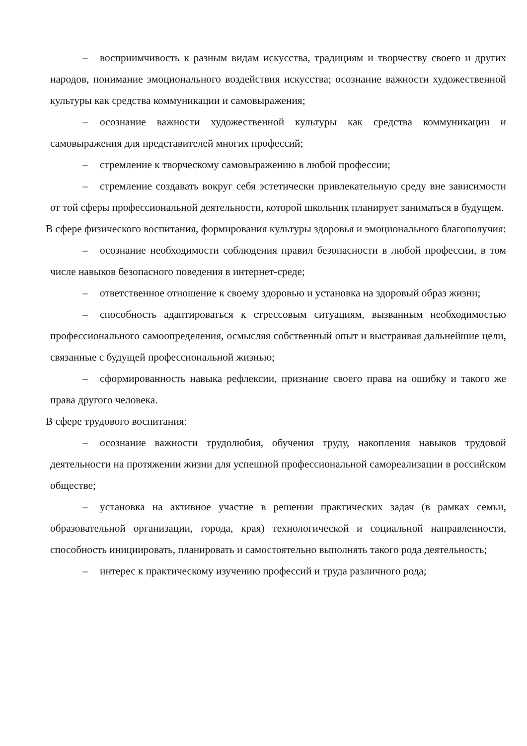– восприимчивость к разным видам искусства, традициям и творчеству своего и других народов, понимание эмоционального воздействия искусства; осознание важности художественной культуры как средства коммуникации и самовыражения;
– осознание важности художественной культуры как средства коммуникации и самовыражения для представителей многих профессий;
– стремление к творческому самовыражению в любой профессии;
– стремление создавать вокруг себя эстетически привлекательную среду вне зависимости от той сферы профессиональной деятельности, которой школьник планирует заниматься в будущем.
В сфере физического воспитания, формирования культуры здоровья и эмоционального благополучия:
– осознание необходимости соблюдения правил безопасности в любой профессии, в том числе навыков безопасного поведения в интернет-среде;
– ответственное отношение к своему здоровью и установка на здоровый образ жизни;
– способность адаптироваться к стрессовым ситуациям, вызванным необходимостью профессионального самоопределения, осмысляя собственный опыт и выстраивая дальнейшие цели, связанные с будущей профессиональной жизнью;
– сформированность навыка рефлексии, признание своего права на ошибку и такого же права другого человека.
В сфере трудового воспитания:
– осознание важности трудолюбия, обучения труду, накопления навыков трудовой деятельности на протяжении жизни для успешной профессиональной самореализации в российском обществе;
– установка на активное участие в решении практических задач (в рамках семьи, образовательной организации, города, края) технологической и социальной направленности, способность инициировать, планировать и самостоятельно выполнять такого рода деятельность;
– интерес к практическому изучению профессий и труда различного рода;